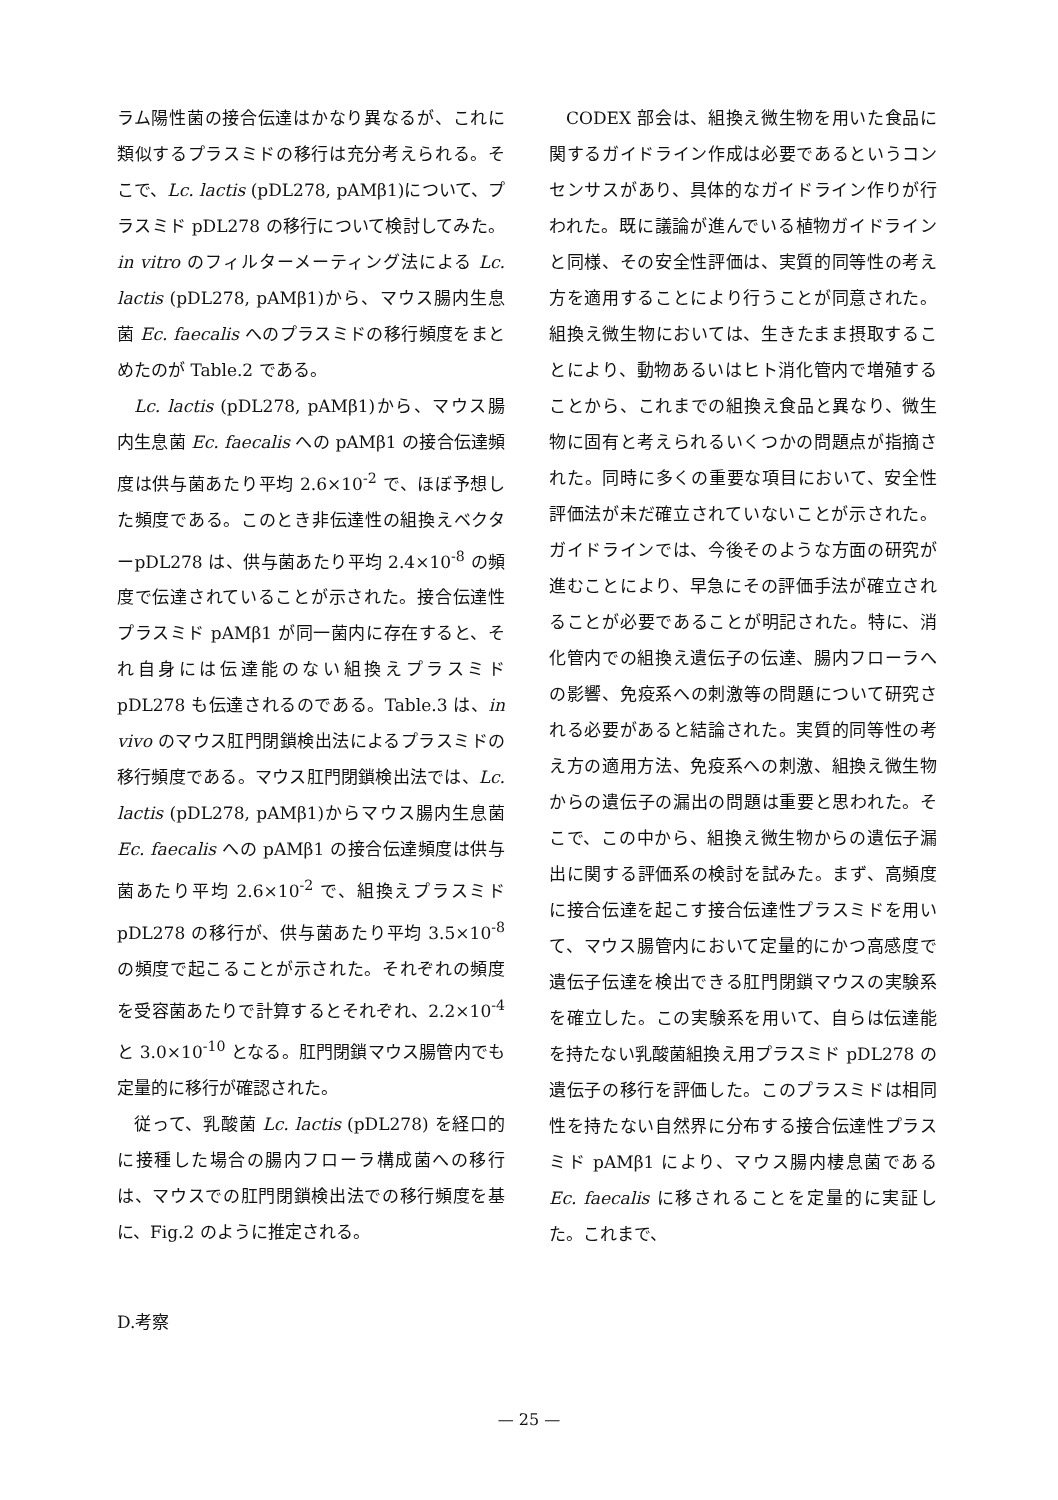ラム陽性菌の接合伝達はかなり異なるが、これに類似するプラスミドの移行は充分考えられる。そこで、Lc. lactis (pDL278, pAMβ1)について、プラスミド pDL278 の移行について検討してみた。in vitro のフィルターメーティング法による Lc. lactis (pDL278, pAMβ1)から、マウス腸内生息菌 Ec. faecalis へのプラスミドの移行頻度をまとめたのが Table.2 である。
Lc. lactis (pDL278, pAMβ1)から、マウス腸内生息菌 Ec. faecalis への pAMβ1 の接合伝達頻度は供与菌あたり平均 2.6×10<sup>-2</sup> で、ほぼ予想した頻度である。このとき非伝達性の組換えベクターpDL278 は、供与菌あたり平均 2.4×10<sup>-8</sup> の頻度で伝達されていることが示された。接合伝達性プラスミド pAMβ1 が同一菌内に存在すると、それ自身には伝達能のない組換えプラスミド pDL278 も伝達されるのである。Table.3 は、in vivo のマウス肛門閉鎖検出法によるプラスミドの移行頻度である。マウス肛門閉鎖検出法では、Lc. lactis (pDL278, pAMβ1)からマウス腸内生息菌 Ec. faecalis への pAMβ1 の接合伝達頻度は供与菌あたり平均 2.6×10<sup>-2</sup> で、組換えプラスミド pDL278 の移行が、供与菌あたり平均 3.5×10<sup>-8</sup> の頻度で起こることが示された。それぞれの頻度を受容菌あたりで計算するとそれぞれ、2.2×10<sup>-4</sup> と 3.0×10<sup>-10</sup> となる。肛門閉鎖マウス腸管内でも定量的に移行が確認された。
従って、乳酸菌 Lc. lactis (pDL278) を経口的に接種した場合の腸内フローラ構成菌への移行は、マウスでの肛門閉鎖検出法での移行頻度を基に、Fig.2 のように推定される。
D.考察
CODEX 部会は、組換え微生物を用いた食品に関するガイドライン作成は必要であるというコンセンサスがあり、具体的なガイドライン作りが行われた。既に議論が進んでいる植物ガイドラインと同様、その安全性評価は、実質的同等性の考え方を適用することにより行うことが同意された。組換え微生物においては、生きたまま摂取することにより、動物あるいはヒト消化管内で増殖することから、これまでの組換え食品と異なり、微生物に固有と考えられるいくつかの問題点が指摘された。同時に多くの重要な項目において、安全性評価法が未だ確立されていないことが示された。ガイドラインでは、今後そのような方面の研究が進むことにより、早急にその評価手法が確立されることが必要であることが明記された。特に、消化管内での組換え遺伝子の伝達、腸内フローラへの影響、免疫系への刺激等の問題について研究される必要があると結論された。実質的同等性の考え方の適用方法、免疫系への刺激、組換え微生物からの遺伝子の漏出の問題は重要と思われた。そこで、この中から、組換え微生物からの遺伝子漏出に関する評価系の検討を試みた。まず、高頻度に接合伝達を起こす接合伝達性プラスミドを用いて、マウス腸管内において定量的にかつ高感度で遺伝子伝達を検出できる肛門閉鎖マウスの実験系を確立した。この実験系を用いて、自らは伝達能を持たない乳酸菌組換え用プラスミド pDL278 の遺伝子の移行を評価した。このプラスミドは相同性を持たない自然界に分布する接合伝達性プラスミド pAMβ1 により、マウス腸内棲息菌である Ec. faecalis に移されることを定量的に実証した。これまで、
— 25 —